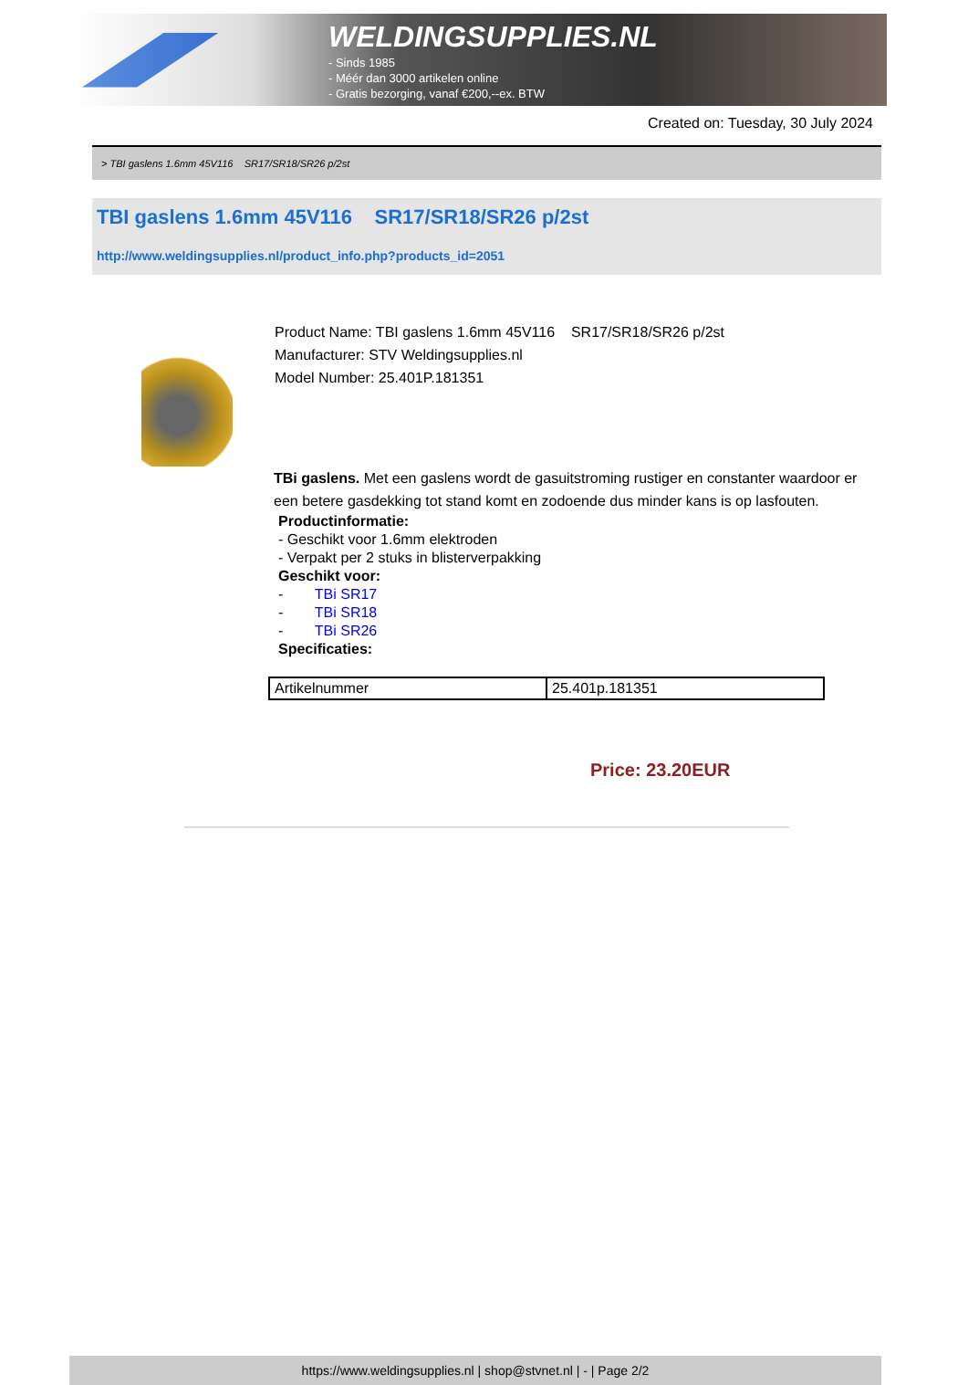WELDINGSUPPLIES.NL
- Sinds 1985
- Méér dan 3000 artikelen online
- Gratis bezorging, vanaf €200,--ex. BTW
Created on: Tuesday, 30 July 2024
> TBI gaslens 1.6mm 45V116 SR17/SR18/SR26 p/2st
TBI gaslens 1.6mm 45V116 SR17/SR18/SR26 p/2st
http://www.weldingsupplies.nl/product_info.php?products_id=2051
Product Name: TBI gaslens 1.6mm 45V116 SR17/SR18/SR26 p/2st
Manufacturer: STV Weldingsupplies.nl
Model Number: 25.401P.181351
TBi gaslens. Met een gaslens wordt de gasuitstroming rustiger en constanter waardoor er een betere gasdekking tot stand komt en zodoende dus minder kans is op lasfouten.
Productinformatie:
- Geschikt voor 1.6mm elektroden
- Verpakt per 2 stuks in blisterverpakking
Geschikt voor:
- TBi SR17
- TBi SR18
- TBi SR26
Specificaties:
| Artikelnummer | 25.401p.181351 |
Price: 23.20EUR
https://www.weldingsupplies.nl | shop@stvnet.nl | - | Page 2/2